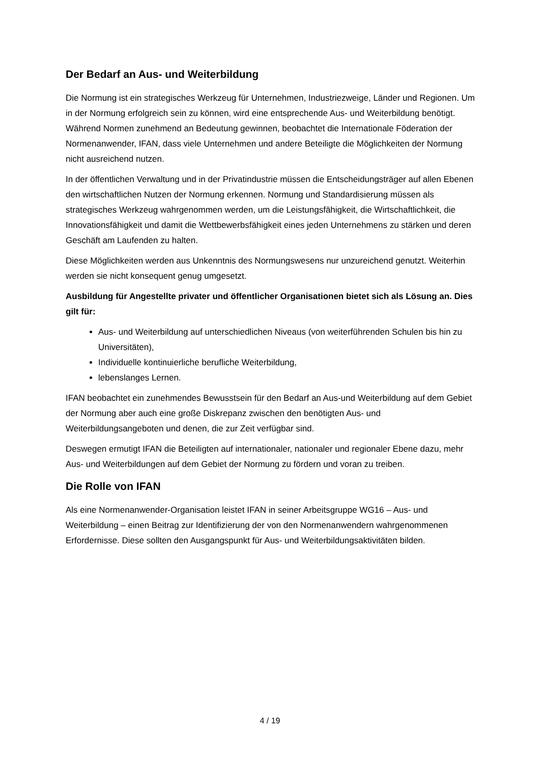Der Bedarf an Aus- und Weiterbildung
Die Normung ist ein strategisches Werkzeug für Unternehmen, Industriezweige, Länder und Regionen. Um in der Normung erfolgreich sein zu können, wird eine entsprechende Aus- und Weiterbildung benötigt. Während Normen zunehmend an Bedeutung gewinnen, beobachtet die Internationale Föderation der Normenanwender, IFAN, dass viele Unternehmen und andere Beteiligte die Möglichkeiten der Normung nicht ausreichend nutzen.
In der öffentlichen Verwaltung und in der Privatindustrie müssen die Entscheidungsträger auf allen Ebenen den wirtschaftlichen Nutzen der Normung erkennen. Normung und Standardisierung müssen als strategisches Werkzeug wahrgenommen werden, um die Leistungsfähigkeit, die Wirtschaftlichkeit, die Innovationsfähigkeit und damit die Wettbewerbsfähigkeit eines jeden Unternehmens zu stärken und deren Geschäft am Laufenden zu halten.
Diese Möglichkeiten werden aus Unkenntnis des Normungswesens nur unzureichend genutzt. Weiterhin werden sie nicht konsequent genug umgesetzt.
Ausbildung für Angestellte privater und öffentlicher Organisationen bietet sich als Lösung an. Dies gilt für:
Aus- und Weiterbildung auf unterschiedlichen Niveaus (von weiterführenden Schulen bis hin zu Universitäten),
Individuelle kontinuierliche berufliche Weiterbildung,
lebenslanges Lernen.
IFAN beobachtet ein zunehmendes Bewusstsein für den Bedarf an Aus-und Weiterbildung auf dem Gebiet der Normung aber auch eine große Diskrepanz zwischen den benötigten Aus- und Weiterbildungsangeboten und denen, die zur Zeit verfügbar sind.
Deswegen ermutigt IFAN die Beteiligten auf internationaler, nationaler und regionaler Ebene dazu, mehr Aus- und Weiterbildungen auf dem Gebiet der Normung zu fördern und voran zu treiben.
Die Rolle von IFAN
Als eine Normenanwender-Organisation leistet IFAN in seiner Arbeitsgruppe WG16 – Aus- und Weiterbildung – einen Beitrag zur Identifizierung der von den Normenanwendern wahrgenommenen Erfordernisse. Diese sollten den Ausgangspunkt für Aus- und Weiterbildungsaktivitäten bilden.
4 / 19